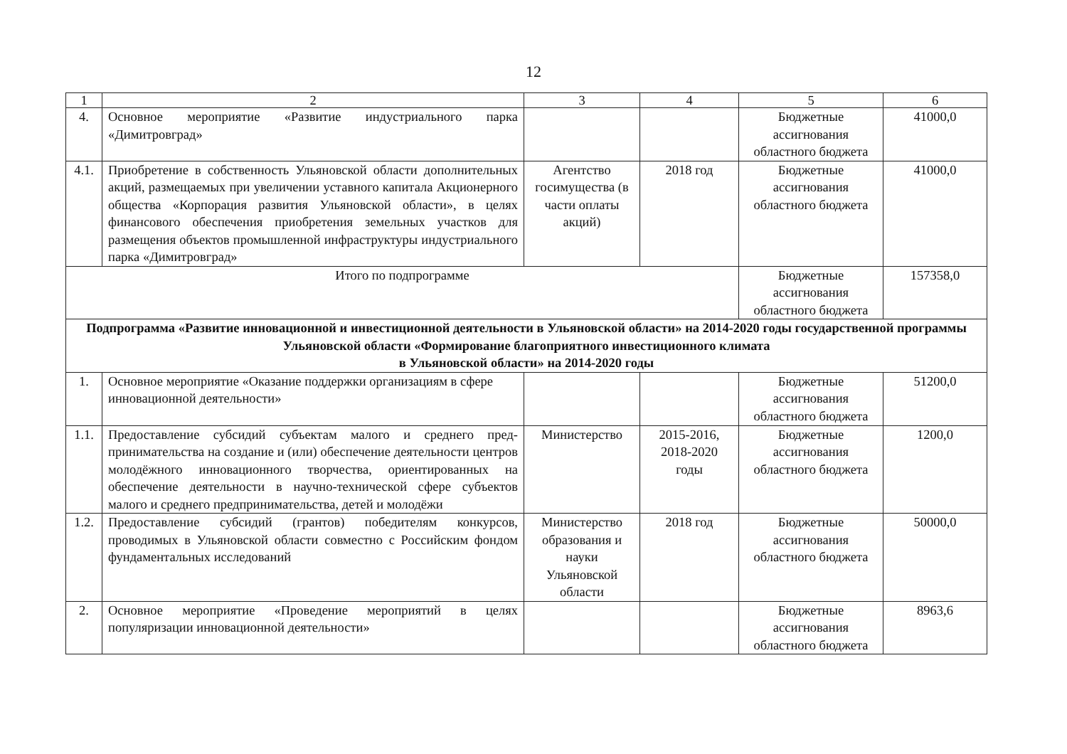12
| 1 | 2 | 3 | 4 | 5 | 6 |
| --- | --- | --- | --- | --- | --- |
| 4. | Основное мероприятие «Развитие индустриального парка «Димитровград» | | | Бюджетные ассигнования областного бюджета | 41000,0 |
| 4.1. | Приобретение в собственность Ульяновской области допол­нительных акций, размещаемых при увеличении уставного капитала Акционерного общества «Корпорация развития Ульяновской области», в целях финансового обеспечения приобретения земельных участков для размещения объектов промышленной инфраструктуры индустриального парка «Димитровград» | Агентство госимущества (в части оплаты акций) | 2018 год | Бюджетные ассигнования областного бюджета | 41000,0 |
| Итого по подпрограмме | | | | Бюджетные ассигнования областного бюджета | 157358,0 |
| Подпрограмма «Развитие инновационной и инвестиционной деятельности в Ульяновской области» на 2014-2020 годы государственной программы Ульяновской области «Формирование благоприятного инвестиционного климата в Ульяновской области» на 2014-2020 годы | | | | | |
| 1. | Основное мероприятие «Оказание поддержки организациям в сфере инновационной деятельности» | | | Бюджетные ассигнования областного бюджета | 51200,0 |
| 1.1. | Предоставление субсидий субъектам малого и среднего пред­принимательства на создание и (или) обеспечение деятельно­сти центров молодёжного инновационного творчества, ориен­тированных на обеспечение деятельности в научно-технической сфере субъектов малого и среднего предприни­мательства, детей и молодёжи | Министерство | 2015-2016, 2018-2020 годы | Бюджетные ассигнования областного бюджета | 1200,0 |
| 1.2. | Предоставление субсидий (грантов) победителям конкурсов, проводимых в Ульяновской области совместно с Российским фондом фундаментальных исследований | Министерство образования и науки Ульяновской области | 2018 год | Бюджетные ассигнования областного бюджета | 50000,0 |
| 2. | Основное мероприятие «Проведение мероприятий в целях популяризации инновационной деятельности» | | | Бюджетные ассигнования областного бюджета | 8963,6 |